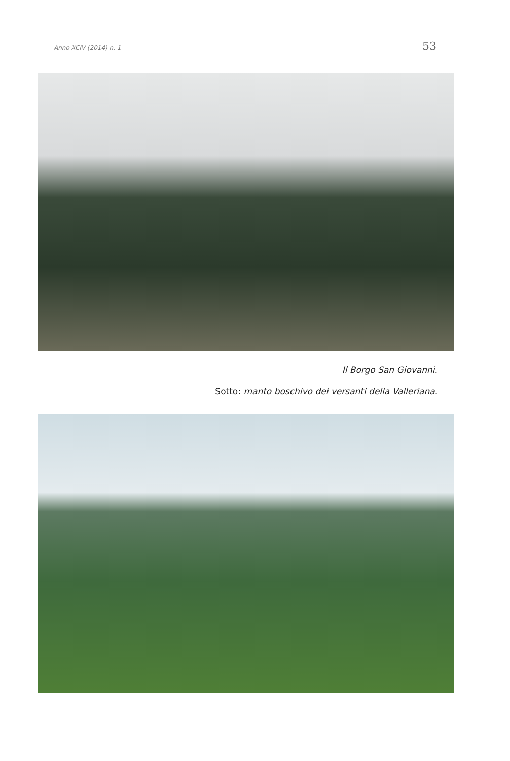Anno XCIV (2014) n. 1 53
Il Borgo San Giovanni.
Sotto: manto boschivo dei versanti della Valleriana.